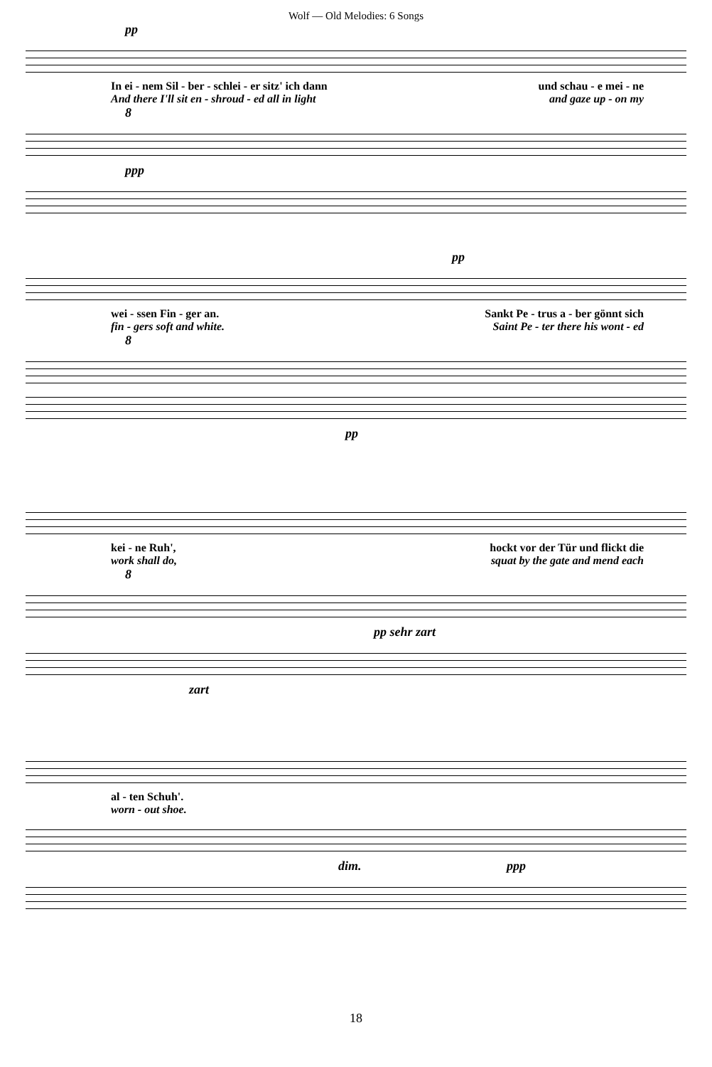Wolf — Old Melodies: 6 Songs
pp
In ei - nem Sil - ber - schlei - er sitz' ich dann und schau - e mei - ne
And there I'll sit en - shroud - ed all in light and gaze up - on my
8
ppp
pp
wei - ssen Fin - ger an. Sankt Pe - trus a - ber gönnt sich
fin - gers soft and white. Saint Pe - ter there his wont - ed
8
pp
kei - ne Ruh', hockt vor der Tür und flickt die
work shall do, squat by the gate and mend each
8
pp sehr zart
zart
al - ten Schuh'.
worn - out shoe.
dim. ppp
18